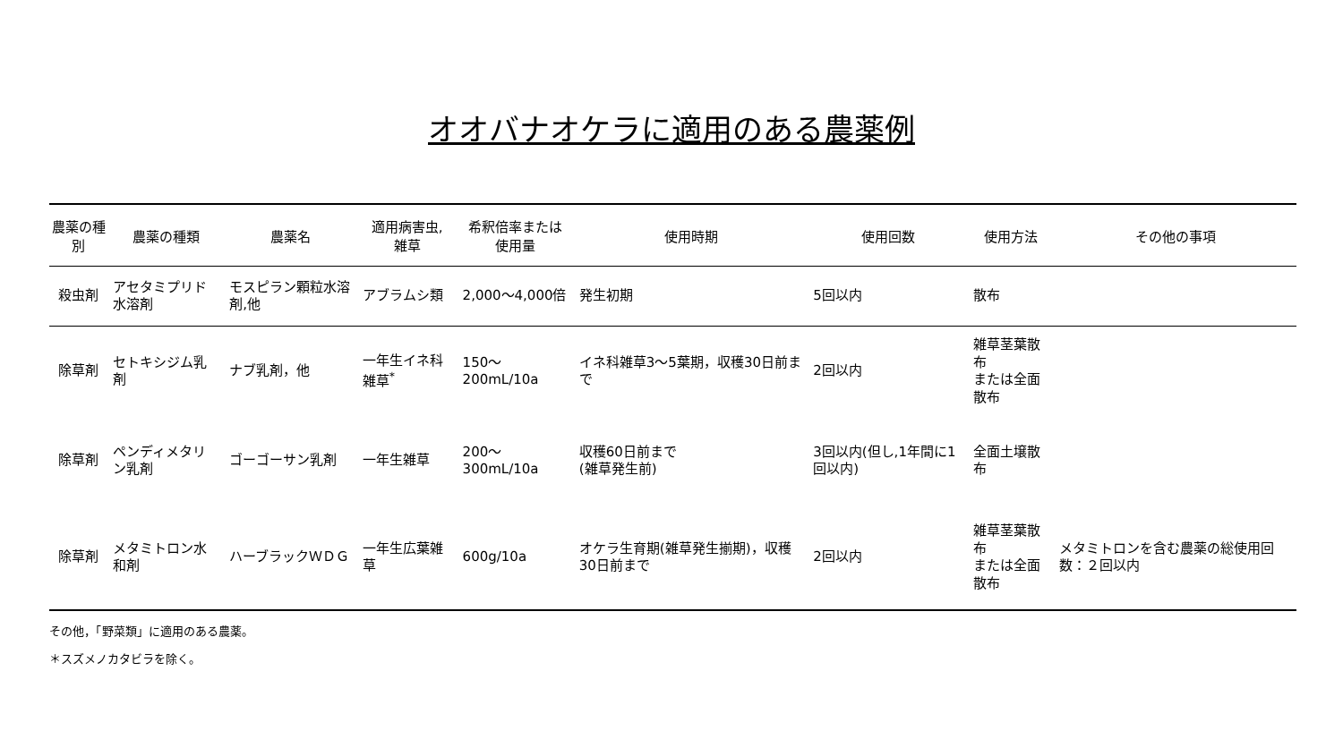オオバナオケラに適用のある農薬例
| 農薬の種別 | 農薬の種類 | 農薬名 | 適用病害虫, 雑草 | 希釈倍率または 使用量 | 使用時期 | 使用回数 | 使用方法 | その他の事項 |
| --- | --- | --- | --- | --- | --- | --- | --- | --- |
| 殺虫剤 | アセタミプリド水溶剤 | モスピラン顆粒水溶剤,他 | アブラムシ類 | 2,000～4,000倍 | 発生初期 | 5回以内 | 散布 | |
| 除草剤 | セトキシジム乳剤 | ナブ乳剤，他 | 一年生イネ科雑草<sup>*</sup> | 150～200mL/10a | イネ科雑草3～5葉期，収穫30日前まで | 2回以内 | 雑草茎葉散布 または全面散布 | |
| 除草剤 | ペンディメタリン乳剤 | ゴーゴーサン乳剤 | 一年生雑草 | 200～300mL/10a | 収穫60日前まで (雑草発生前) | 3回以内(但し,1年間に1回以内) | 全面土壌散布 | |
| 除草剤 | メタミトロン水和剤 | ハーブラックＷＤＧ | 一年生広葉雑草 | 600g/10a | オケラ生育期(雑草発生揃期)，収穫30日前まで | 2回以内 | 雑草茎葉散布 または全面散布 | メタミトロンを含む農薬の総使用回数：２回以内 |
その他，「野菜類」に適用のある農薬。
＊スズメノカタビラを除く。